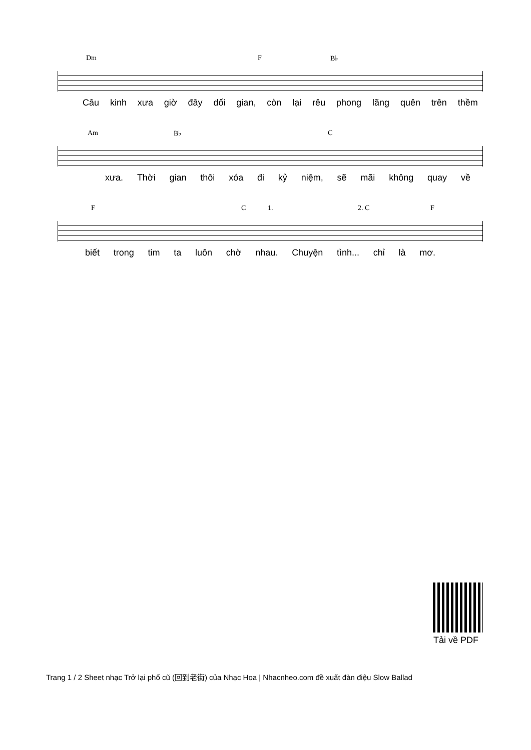Dm F B♭
Câu kinh xưa giờ đây dối gian, còn lại rêu phong lãng quên trên thềm
Am B♭ C
xưa. Thời gian thôi xóa đi kỷ niệm, sẽ mãi không quay về
F C 1. 2. C F
biết trong tim ta luôn chờ nhau. Chuyện tình... chỉ là mơ.
Tải về PDF
Trang 1 / 2 Sheet nhạc Trở lại phố cũ (回到老街) của Nhạc Hoa | Nhacnheo.com đề xuất đàn điệu Slow Ballad